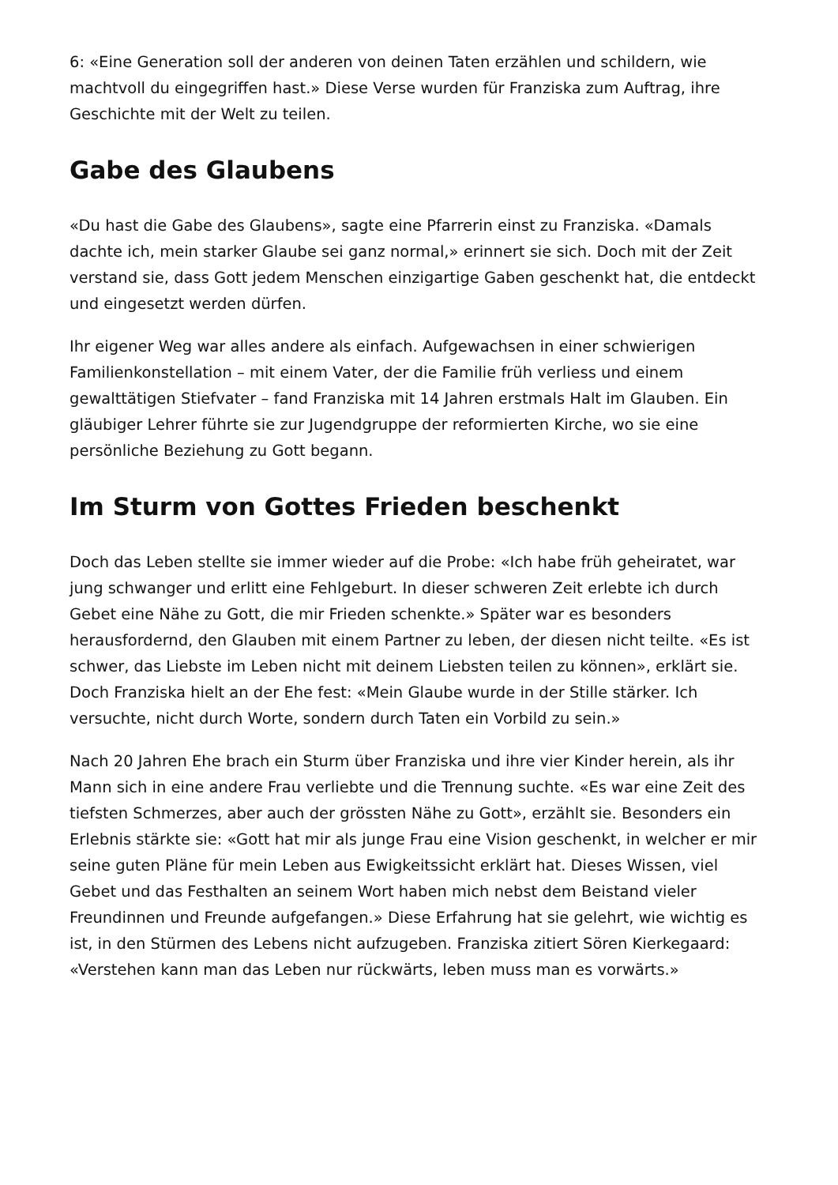6: «Eine Generation soll der anderen von deinen Taten erzählen und schildern, wie machtvoll du eingegriffen hast.» Diese Verse wurden für Franziska zum Auftrag, ihre Geschichte mit der Welt zu teilen.
Gabe des Glaubens
«Du hast die Gabe des Glaubens», sagte eine Pfarrerin einst zu Franziska. «Damals dachte ich, mein starker Glaube sei ganz normal,» erinnert sie sich. Doch mit der Zeit verstand sie, dass Gott jedem Menschen einzigartige Gaben geschenkt hat, die entdeckt und eingesetzt werden dürfen.
Ihr eigener Weg war alles andere als einfach. Aufgewachsen in einer schwierigen Familienkonstellation – mit einem Vater, der die Familie früh verliess und einem gewalttätigen Stiefvater – fand Franziska mit 14 Jahren erstmals Halt im Glauben. Ein gläubiger Lehrer führte sie zur Jugendgruppe der reformierten Kirche, wo sie eine persönliche Beziehung zu Gott begann.
Im Sturm von Gottes Frieden beschenkt
Doch das Leben stellte sie immer wieder auf die Probe: «Ich habe früh geheiratet, war jung schwanger und erlitt eine Fehlgeburt. In dieser schweren Zeit erlebte ich durch Gebet eine Nähe zu Gott, die mir Frieden schenkte.» Später war es besonders herausfordernd, den Glauben mit einem Partner zu leben, der diesen nicht teilte. «Es ist schwer, das Liebste im Leben nicht mit deinem Liebsten teilen zu können», erklärt sie. Doch Franziska hielt an der Ehe fest: «Mein Glaube wurde in der Stille stärker. Ich versuchte, nicht durch Worte, sondern durch Taten ein Vorbild zu sein.»
Nach 20 Jahren Ehe brach ein Sturm über Franziska und ihre vier Kinder herein, als ihr Mann sich in eine andere Frau verliebte und die Trennung suchte. «Es war eine Zeit des tiefsten Schmerzes, aber auch der grössten Nähe zu Gott», erzählt sie. Besonders ein Erlebnis stärkte sie: «Gott hat mir als junge Frau eine Vision geschenkt, in welcher er mir seine guten Pläne für mein Leben aus Ewigkeitssicht erklärt hat. Dieses Wissen, viel Gebet und das Festhalten an seinem Wort haben mich nebst dem Beistand vieler Freundinnen und Freunde aufgefangen.» Diese Erfahrung hat sie gelehrt, wie wichtig es ist, in den Stürmen des Lebens nicht aufzugeben. Franziska zitiert Sören Kierkegaard: «Verstehen kann man das Leben nur rückwärts, leben muss man es vorwärts.»